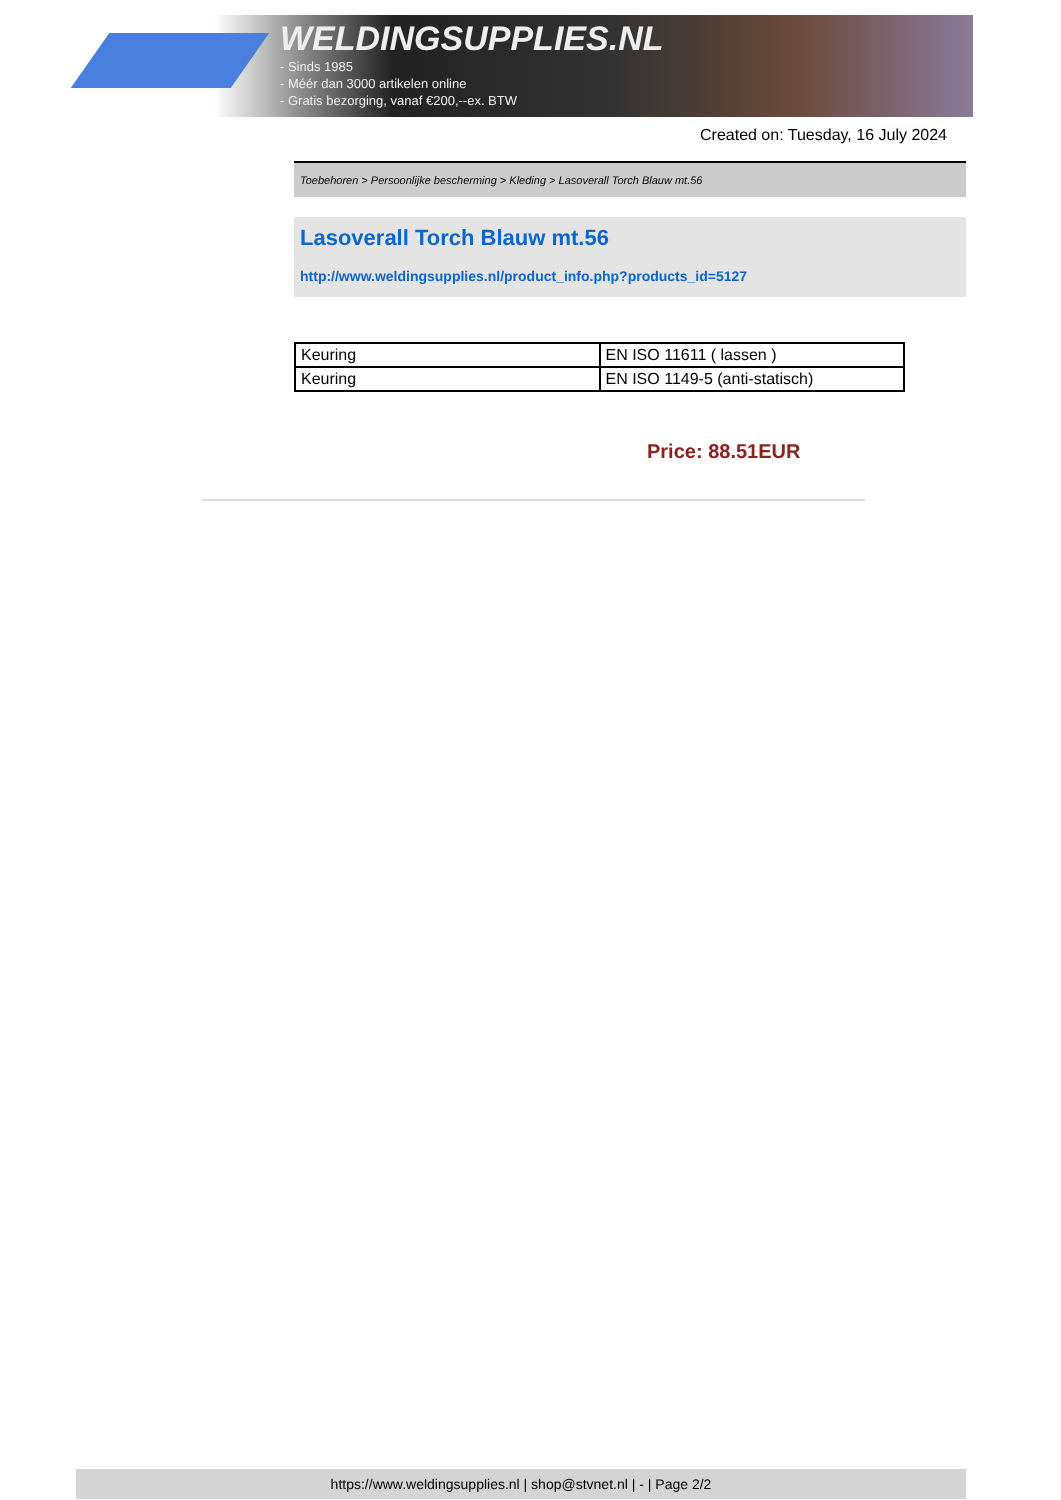WELDINGSUPPLIES.NL
- Sinds 1985
- Méér dan 3000 artikelen online
- Gratis bezorging, vanaf €200,--ex. BTW
Created on: Tuesday, 16 July 2024
Toebehoren > Persoonlijke bescherming > Kleding > Lasoverall Torch Blauw mt.56
Lasoverall Torch Blauw mt.56
http://www.weldingsupplies.nl/product_info.php?products_id=5127
| Keuring | EN ISO 11611 ( lassen ) |
| Keuring | EN ISO 1149-5 (anti-statisch) |
Price: 88.51EUR
https://www.weldingsupplies.nl | shop@stvnet.nl | - | Page 2/2